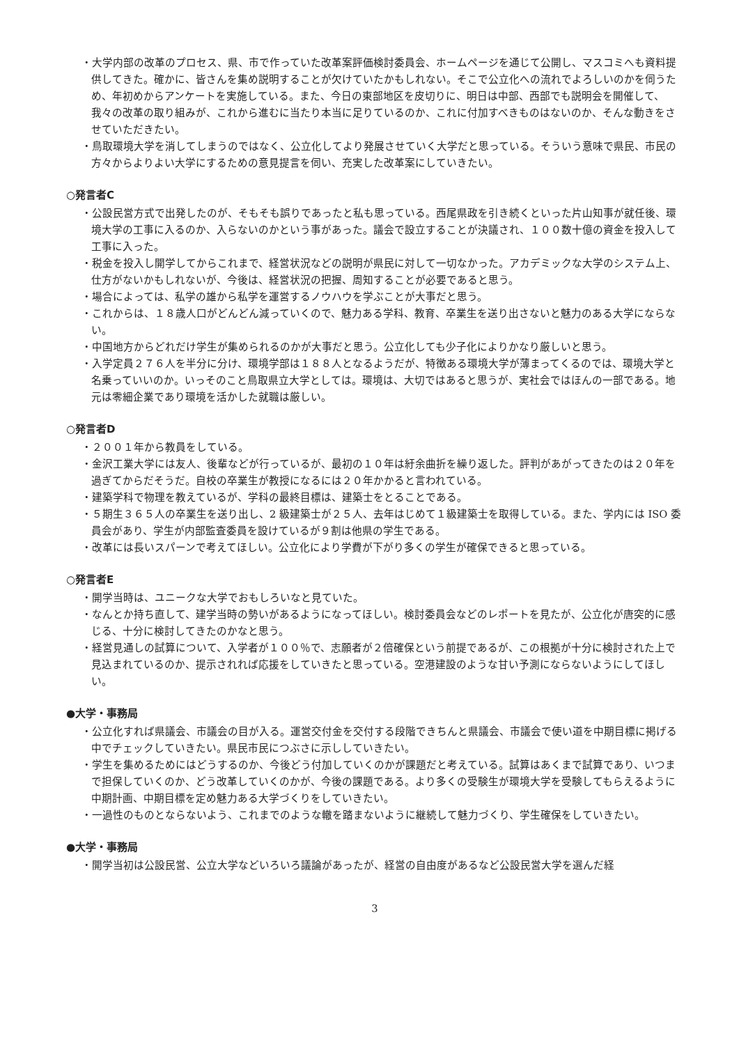・大学内部の改革のプロセス、県、市で作っていた改革案評価検討委員会、ホームページを通じて公開し、マスコミへも資料提供してきた。確かに、皆さんを集め説明することが欠けていたかもしれない。そこで公立化への流れでよろしいのかを伺うため、年初めからアンケートを実施している。また、今日の東部地区を皮切りに、明日は中部、西部でも説明会を開催して、我々の改革の取り組みが、これから進むに当たり本当に足りているのか、これに付加すべきものはないのか、そんな動きをさせていただきたい。
・鳥取環境大学を消してしまうのではなく、公立化してより発展させていく大学だと思っている。そういう意味で県民、市民の方々からよりよい大学にするための意見提言を伺い、充実した改革案にしていきたい。
○発言者C
・公設民営方式で出発したのが、そもそも誤りであったと私も思っている。西尾県政を引き続くといった片山知事が就任後、環境大学の工事に入るのか、入らないのかという事があった。議会で設立することが決議され、１００数十億の資金を投入して工事に入った。
・税金を投入し開学してからこれまで、経営状況などの説明が県民に対して一切なかった。アカデミックな大学のシステム上、仕方がないかもしれないが、今後は、経営状況の把握、周知することが必要であると思う。
・場合によっては、私学の雄から私学を運営するノウハウを学ぶことが大事だと思う。
・これからは、１８歳人口がどんどん減っていくので、魅力ある学科、教育、卒業生を送り出さないと魅力のある大学にならない。
・中国地方からどれだけ学生が集められるのかが大事だと思う。公立化しても少子化によりかなり厳しいと思う。
・入学定員２７６人を半分に分け、環境学部は１８８人となるようだが、特徴ある環境大学が薄まってくるのでは、環境大学と名乗っていいのか。いっそのこと鳥取県立大学としては。環境は、大切ではあると思うが、実社会ではほんの一部である。地元は零細企業であり環境を活かした就職は厳しい。
○発言者D
・２００１年から教員をしている。
・金沢工業大学には友人、後輩などが行っているが、最初の１０年は紆余曲折を繰り返した。評判があがってきたのは２０年を過ぎてからだそうだ。自校の卒業生が教授になるには２０年かかると言われている。
・建築学科で物理を教えているが、学科の最終目標は、建築士をとることである。
・５期生３６５人の卒業生を送り出し、2 級建築士が２５人、去年はじめて１級建築士を取得している。また、学内には ISO 委員会があり、学生が内部監査委員を設けているが９割は他県の学生である。
・改革には長いスパーンで考えてほしい。公立化により学費が下がり多くの学生が確保できると思っている。
○発言者E
・開学当時は、ユニークな大学でおもしろいなと見ていた。
・なんとか持ち直して、建学当時の勢いがあるようになってほしい。検討委員会などのレポートを見たが、公立化が唐突的に感じる、十分に検討してきたのかなと思う。
・経営見通しの試算について、入学者が１００％で、志願者が２倍確保という前提であるが、この根拠が十分に検討された上で見込まれているのか、提示されれば応援をしていきたと思っている。空港建設のような甘い予測にならないようにしてほしい。
●大学・事務局
・公立化すれば県議会、市議会の目が入る。運営交付金を交付する段階できちんと県議会、市議会で使い道を中期目標に掲げる中でチェックしていきたい。県民市民につぶさに示ししていきたい。
・学生を集めるためにはどうするのか、今後どう付加していくのかが課題だと考えている。試算はあくまで試算であり、いつまで担保していくのか、どう改革していくのかが、今後の課題である。より多くの受験生が環境大学を受験してもらえるように中期計画、中期目標を定め魅力ある大学づくりをしていきたい。
・一過性のものとならないよう、これまでのような轍を踏まないように継続して魅力づくり、学生確保をしていきたい。
●大学・事務局
・開学当初は公設民営、公立大学などいろいろ議論があったが、経営の自由度があるなど公設民営大学を選んだ経
3